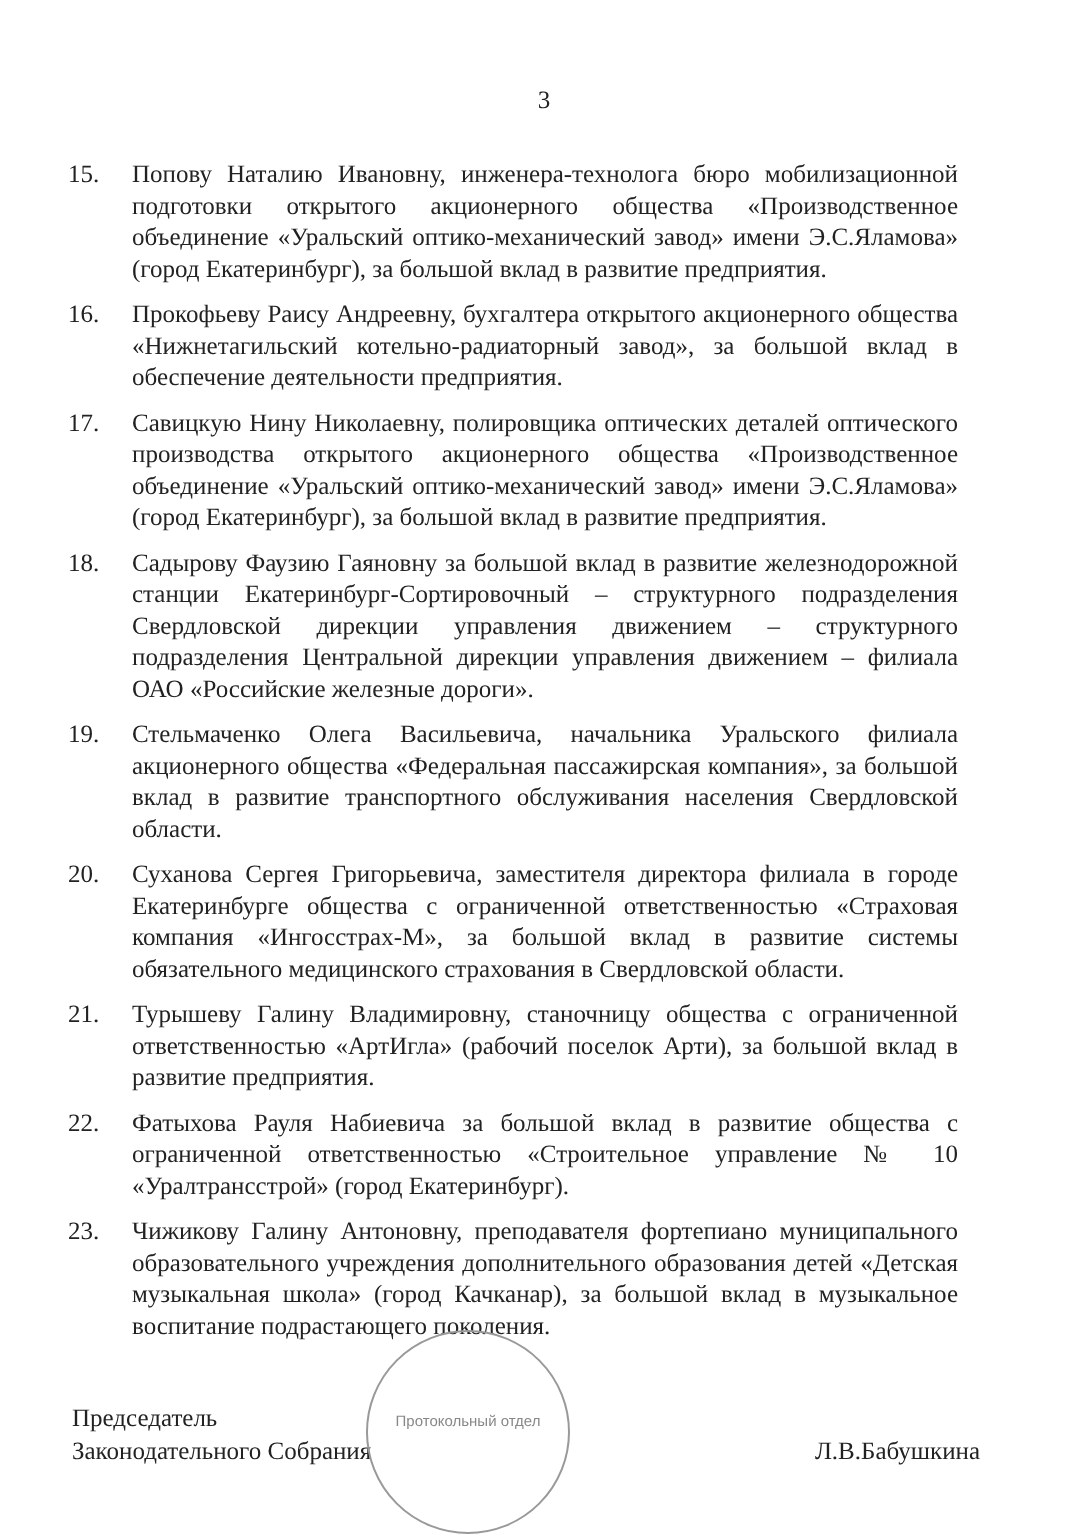3
15. Попову Наталию Ивановну, инженера-технолога бюро мобилизационной подготовки открытого акционерного общества «Производственное объединение «Уральский оптико-механический завод» имени Э.С.Яламова» (город Екатеринбург), за большой вклад в развитие предприятия.
16. Прокофьеву Раису Андреевну, бухгалтера открытого акционерного общества «Нижнетагильский котельно-радиаторный завод», за большой вклад в обеспечение деятельности предприятия.
17. Савицкую Нину Николаевну, полировщика оптических деталей оптического производства открытого акционерного общества «Производственное объединение «Уральский оптико-механический завод» имени Э.С.Яламова» (город Екатеринбург), за большой вклад в развитие предприятия.
18. Садырову Фаузию Гаяновну за большой вклад в развитие железнодорожной станции Екатеринбург-Сортировочный – структурного подразделения Свердловской дирекции управления движением – структурного подразделения Центральной дирекции управления движением – филиала ОАО «Российские железные дороги».
19. Стельмаченко Олега Васильевича, начальника Уральского филиала акционерного общества «Федеральная пассажирская компания», за большой вклад в развитие транспортного обслуживания населения Свердловской области.
20. Суханова Сергея Григорьевича, заместителя директора филиала в городе Екатеринбурге общества с ограниченной ответственностью «Страховая компания «Ингосстрах-М», за большой вклад в развитие системы обязательного медицинского страхования в Свердловской области.
21. Турышеву Галину Владимировну, станочницу общества с ограниченной ответственностью «АртИгла» (рабочий поселок Арти), за большой вклад в развитие предприятия.
22. Фатыхова Рауля Набиевича за большой вклад в развитие общества с ограниченной ответственностью «Строительное управление № 10 «Уралтрансстрой» (город Екатеринбург).
23. Чижикову Галину Антоновну, преподавателя фортепиано муниципального образовательного учреждения дополнительного образования детей «Детская музыкальная школа» (город Качканар), за большой вклад в музыкальное воспитание подрастающего поколения.
Протокольный отдел
Председатель
Законодательного Собрания
Л.В.Бабушкина